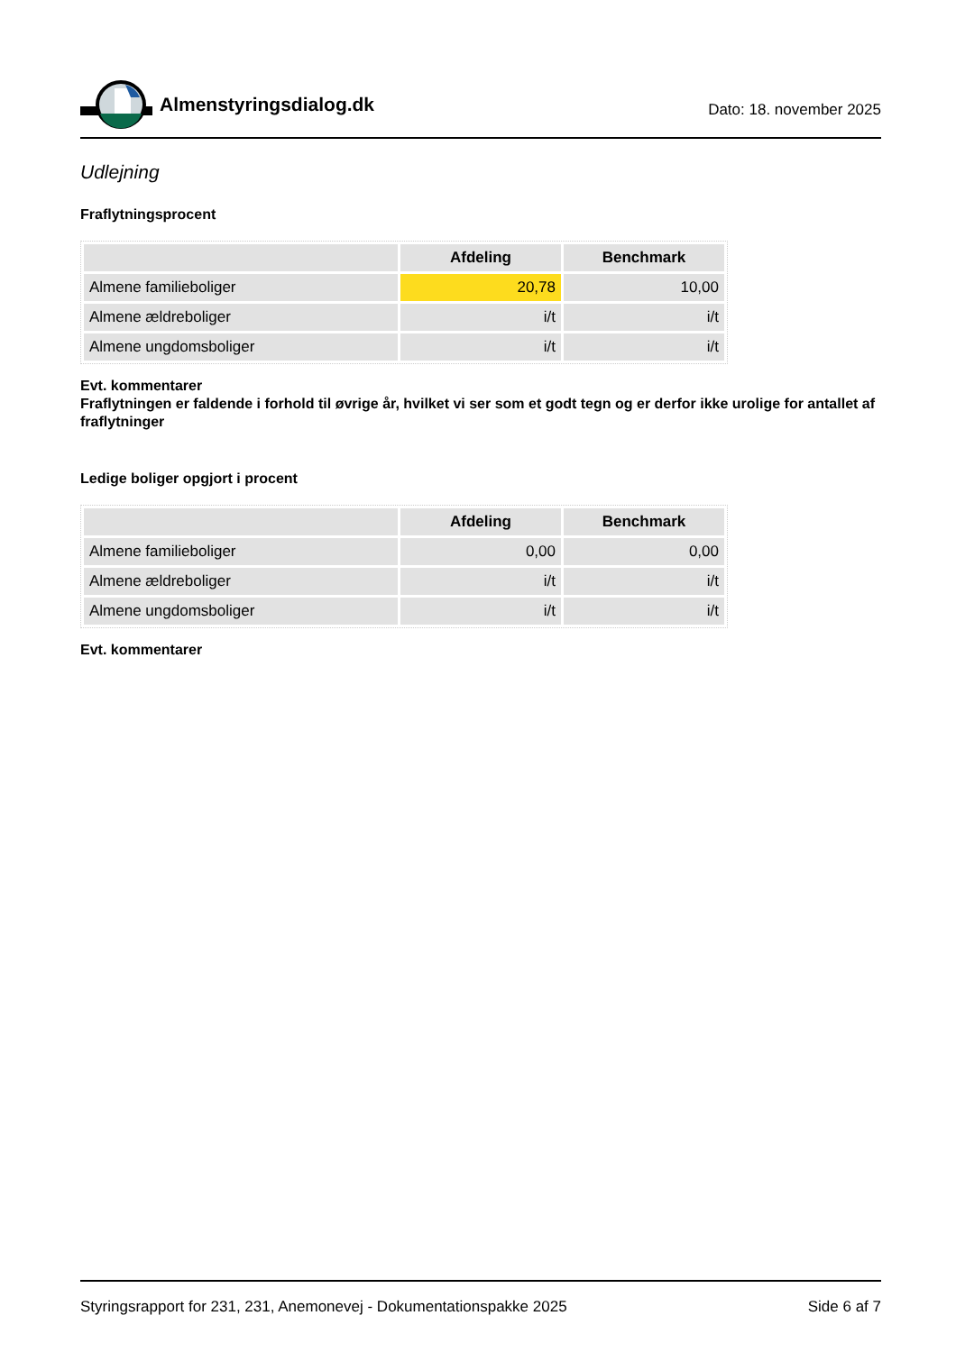Almenstyringsdialog.dk
Dato: 18. november 2025
Udlejning
Fraflytningsprocent
| | Afdeling | Benchmark |
| --- | --- | --- |
| Almene familieboliger | 20,78 | 10,00 |
| Almene ældreboliger | i/t | i/t |
| Almene ungdomsboliger | i/t | i/t |
Evt. kommentarer
Fraflytningen er faldende i forhold til øvrige år, hvilket vi ser som et godt tegn og er derfor ikke urolige for antallet af fraflytninger
Ledige boliger opgjort i procent
| | Afdeling | Benchmark |
| --- | --- | --- |
| Almene familieboliger | 0,00 | 0,00 |
| Almene ældreboliger | i/t | i/t |
| Almene ungdomsboliger | i/t | i/t |
Evt. kommentarer
Styringsrapport for 231, 231, Anemonevej - Dokumentationspakke 2025 Side 6 af 7